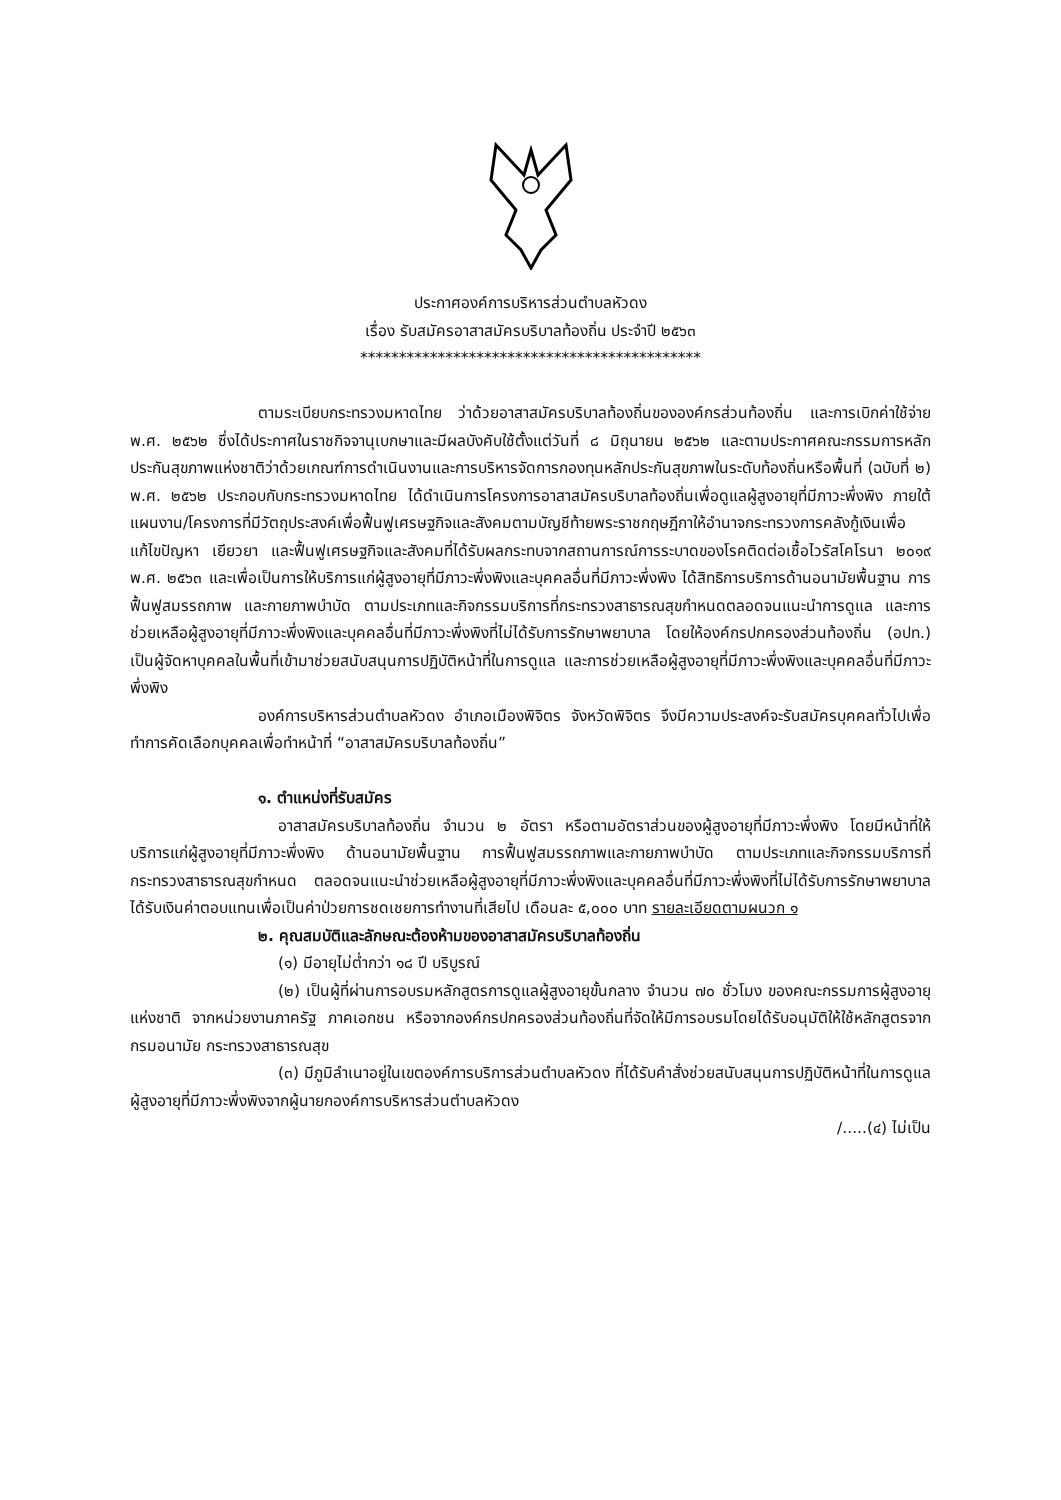ประกาศองค์การบริหารส่วนตำบลหัวดง
เรื่อง รับสมัครอาสาสมัครบริบาลท้องถิ่น ประจำปี ๒๕๖๓
********************************************
ตามระเบียบกระทรวงมหาดไทย ว่าด้วยอาสาสมัครบริบาลท้องถิ่นขององค์กรส่วนท้องถิ่น และการเบิกค่าใช้จ่าย พ.ศ. ๒๕๖๒ ซึ่งได้ประกาศในราชกิจจานุเบกษาและมีผลบังคับใช้ตั้งแต่วันที่ ๘ มิถุนายน ๒๕๖๒ และตามประกาศคณะกรรมการหลักประกันสุขภาพแห่งชาติว่าด้วยเกณฑ์การดำเนินงานและการบริหารจัดการกองทุนหลักประกันสุขภาพในระดับท้องถิ่นหรือพื้นที่ (ฉบับที่ ๒) พ.ศ. ๒๕๖๒ ประกอบกับกระทรวงมหาดไทย ได้ดำเนินการโครงการอาสาสมัครบริบาลท้องถิ่นเพื่อดูแลผู้สูงอายุที่มีภาวะพึ่งพิง ภายใต้แผนงาน/โครงการที่มีวัตถุประสงค์เพื่อฟื้นฟูเศรษฐกิจและสังคมตามบัญชีท้ายพระราชกฤษฎีกาให้อำนาจกระทรวงการคลังกู้เงินเพื่อแก้ไขปัญหา เยียวยา และฟื้นฟูเศรษฐกิจและสังคมที่ได้รับผลกระทบจากสถานการณ์การระบาดของโรคติดต่อเชื้อไวรัสโคโรนา ๒๐๑๙ พ.ศ. ๒๕๖๓ และเพื่อเป็นการให้บริการแก่ผู้สูงอายุที่มีภาวะพึ่งพิงและบุคคลอื่นที่มีภาวะพึ่งพิง ได้สิทธิการบริการด้านอนามัยพื้นฐาน การฟื้นฟูสมรรถภาพ และกายภาพบำบัด ตามประเภทและกิจกรรมบริการที่กระทรวงสาธารณสุขกำหนดตลอดจนแนะนำการดูแล และการช่วยเหลือผู้สูงอายุที่มีภาวะพึ่งพิงและบุคคลอื่นที่มีภาวะพึ่งพิงที่ไม่ได้รับการรักษาพยาบาล โดยให้องค์กรปกครองส่วนท้องถิ่น (อปท.) เป็นผู้จัดหาบุคคลในพื้นที่เข้ามาช่วยสนับสนุนการปฏิบัติหน้าที่ในการดูแล และการช่วยเหลือผู้สูงอายุที่มีภาวะพึ่งพิงและบุคคลอื่นที่มีภาวะพึ่งพิง
องค์การบริหารส่วนตำบลหัวดง อำเภอเมืองพิจิตร จังหวัดพิจิตร จึงมีความประสงค์จะรับสมัครบุคคลทั่วไปเพื่อทำการคัดเลือกบุคคลเพื่อทำหน้าที่ “อาสาสมัครบริบาลท้องถิ่น”
๑. ตำแหน่งที่รับสมัคร
อาสาสมัครบริบาลท้องถิ่น จำนวน ๒ อัตรา หรือตามอัตราส่วนของผู้สูงอายุที่มีภาวะพึ่งพิง โดยมีหน้าที่ให้บริการแก่ผู้สูงอายุที่มีภาวะพึ่งพิง ด้านอนามัยพื้นฐาน การฟื้นฟูสมรรถภาพและกายภาพบำบัด ตามประเภทและกิจกรรมบริการที่กระทรวงสาธารณสุขกำหนด ตลอดจนแนะนำช่วยเหลือผู้สูงอายุที่มีภาวะพึ่งพิงและบุคคลอื่นที่มีภาวะพึ่งพิงที่ไม่ได้รับการรักษาพยาบาล ได้รับเงินค่าตอบแทนเพื่อเป็นค่าป่วยการชดเชยการทำงานที่เสียไป เดือนละ ๕,๐๐๐ บาท รายละเอียดตามผนวก ๑
๒. คุณสมบัติและลักษณะต้องห้ามของอาสาสมัครบริบาลท้องถิ่น
(๑) มีอายุไม่ต่ำกว่า ๑๘ ปี บริบูรณ์
(๒) เป็นผู้ที่ผ่านการอบรมหลักสูตรการดูแลผู้สูงอายุขั้นกลาง จำนวน ๗๐ ชั่วโมง ของคณะกรรมการผู้สูงอายุแห่งชาติ จากหน่วยงานภาครัฐ ภาคเอกชน หรือจากองค์กรปกครองส่วนท้องถิ่นที่จัดให้มีการอบรมโดยได้รับอนุมัติให้ใช้หลักสูตรจากกรมอนามัย กระทรวงสาธารณสุข
(๓) มีภูมิลำเนาอยู่ในเขตองค์การบริการส่วนตำบลหัวดง ที่ได้รับคำสั่งช่วยสนับสนุนการปฏิบัติหน้าที่ในการดูแลผู้สูงอายุที่มีภาวะพึ่งพิงจากผู้นายกองค์การบริหารส่วนตำบลหัวดง
/.....(๔) ไม่เป็น